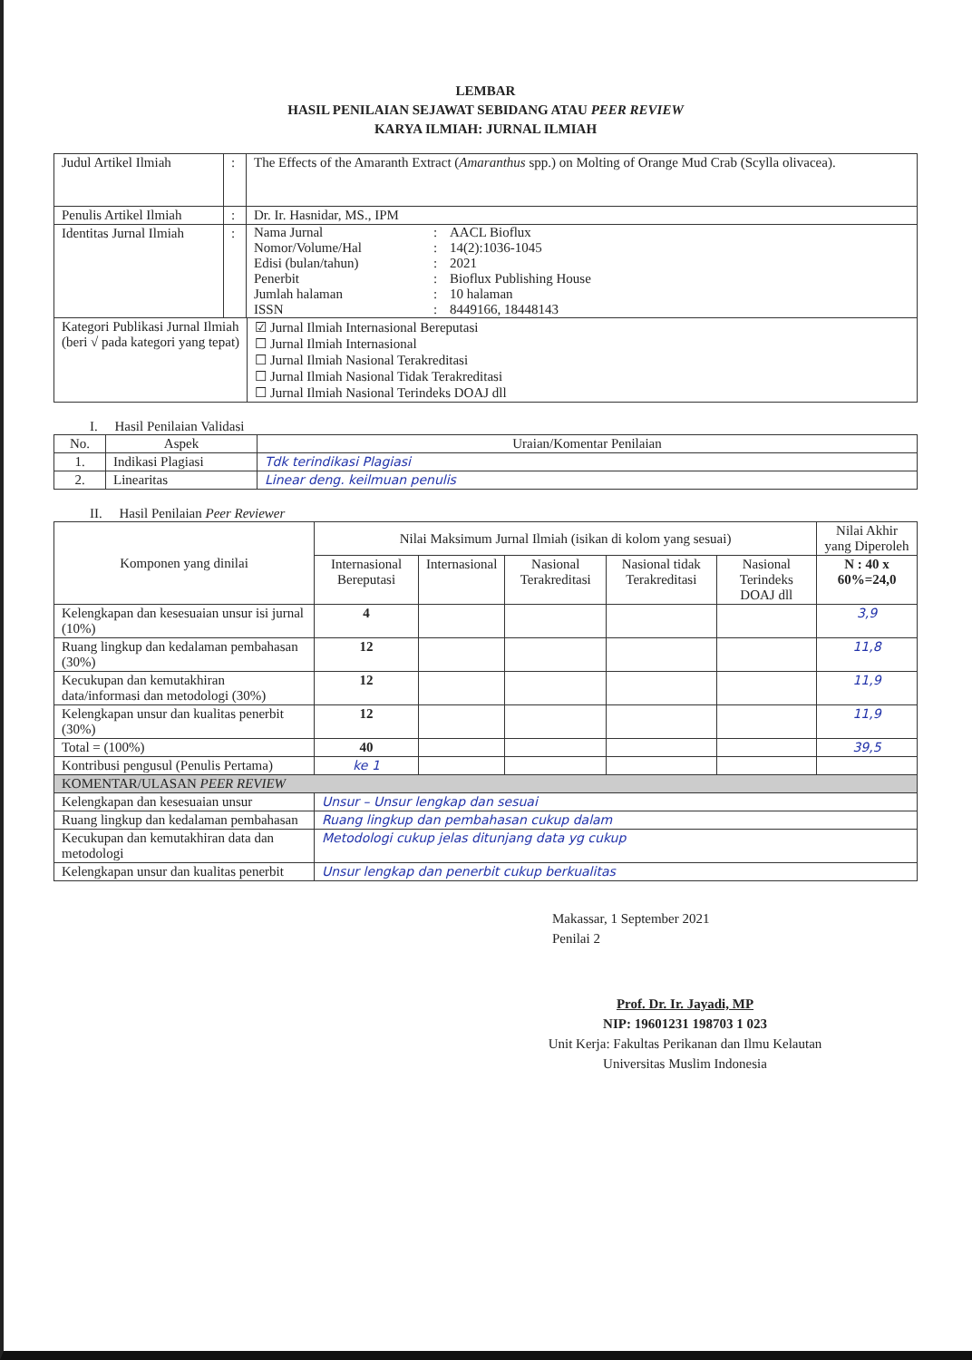LEMBAR
HASIL PENILAIAN SEJAWAT SEBIDANG ATAU PEER REVIEW
KARYA ILMIAH: JURNAL ILMIAH
| Judul Artikel Ilmiah | : | The Effects of the Amaranth Extract ( Amaranthus spp.) on Molting of Orange Mud Crab (Scylla olivacea). | |
| Penulis Artikel Ilmiah | : | Dr. Ir. Hasnidar, MS., IPM | |
| Identitas Jurnal Ilmiah | : | / Nama Jurnal Nomor/Volume/Hal Edisi (bulan/tahun) Penerbit Jumlah halaman ISSN / : : : : : : / AACL Bioflux 14(2):1036-1045 2021 Bioflux Publishing House 10 halaman 8449166, 18448143 / | |
| Kategori Publikasi Jurnal Ilmiah (beri √ pada kategori yang tepat) | | | ☑ Jurnal Ilmiah Internasional Bereputasi ☐ Jurnal Ilmiah Internasional ☐ Jurnal Ilmiah Nasional Terakreditasi ☐ Jurnal Ilmiah Nasional Tidak Terakreditasi ☐ Jurnal Ilmiah Nasional Terindeks DOAJ dll |
I. Hasil Penilaian Validasi
| No. | Aspek | Uraian/Komentar Penilaian |
| --- | --- | --- |
| 1. | Indikasi Plagiasi | Tdk terindikasi Plagiasi |
| 2. | Linearitas | Linear deng. keilmuan penulis |
II. Hasil Penilaian Peer Reviewer
| Komponen yang dinilai | Nilai Maksimum Jurnal Ilmiah (isikan di kolom yang sesuai) | | | | | Nilai Akhir yang Diperoleh |
| --- | --- | --- | --- | --- | --- | --- |
| | Internasional Bereputasi | Internasional | Nasional Terakreditasi | Nasional tidak Terakreditasi | Nasional Terindeks DOAJ dll | N : 40 x 60%=24,0 |
| Kelengkapan dan kesesuaian unsur isi jurnal (10%) | 4 | | | | | 3,9 |
| Ruang lingkup dan kedalaman pembahasan (30%) | 12 | | | | | 11,8 |
| Kecukupan dan kemutakhiran data/informasi dan metodologi (30%) | 12 | | | | | 11,9 |
| Kelengkapan unsur dan kualitas penerbit (30%) | 12 | | | | | 11,9 |
| Total = (100%) | 40 | | | | | 39,5 |
| Kontribusi pengusul (Penulis Pertama) | ke 1 | | | | | |
| KOMENTAR/ULASAN PEER REVIEW | | | | | | |
| Kelengkapan dan kesesuaian unsur | Unsur – Unsur lengkap dan sesuai | | | | | |
| Ruang lingkup dan kedalaman pembahasan | Ruang lingkup dan pembahasan cukup dalam | | | | | |
| Kecukupan dan kemutakhiran data dan metodologi | Metodologi cukup jelas ditunjang data yg cukup | | | | | |
| Kelengkapan unsur dan kualitas penerbit | Unsur lengkap dan penerbit cukup berkualitas | | | | | |
Makassar, 1 September 2021
Penilai 2
Prof. Dr. Ir. Jayadi, MP
NIP: 19601231 198703 1 023
Unit Kerja: Fakultas Perikanan dan Ilmu Kelautan
Universitas Muslim Indonesia